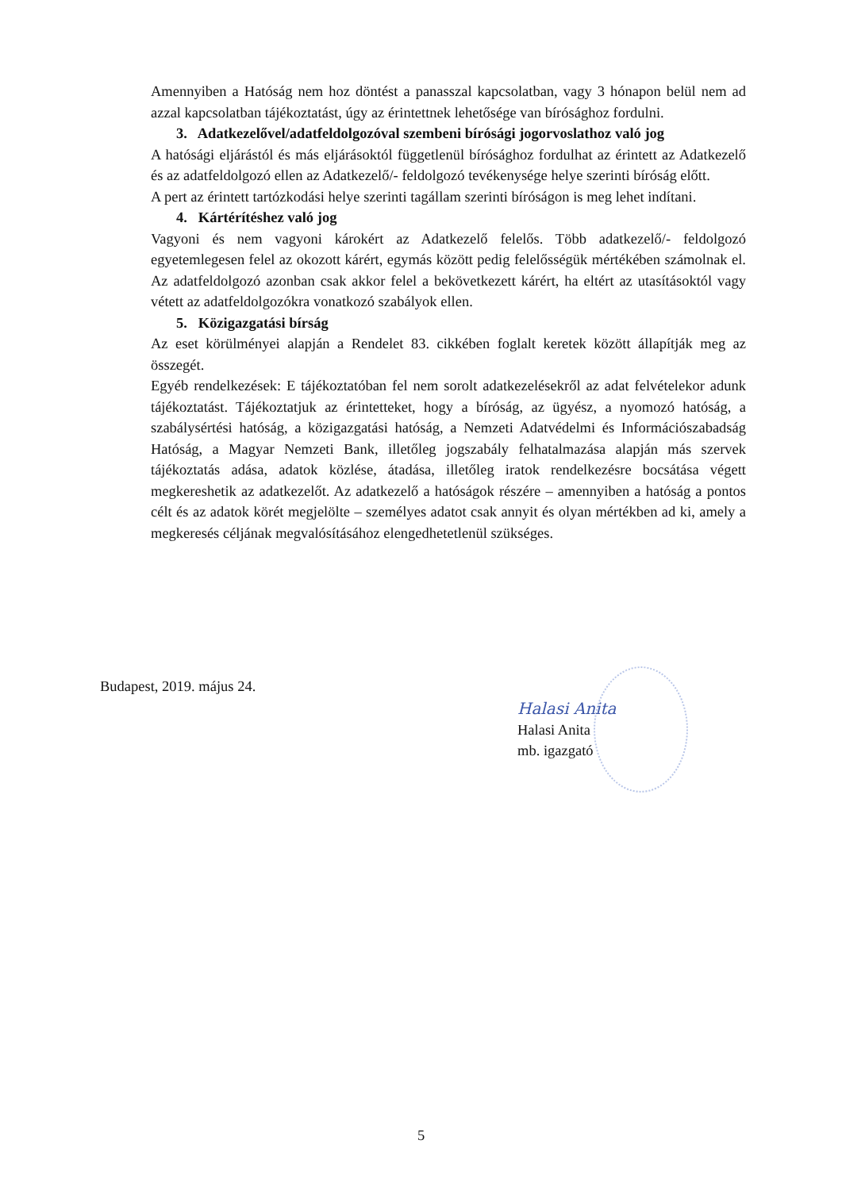Amennyiben a Hatóság nem hoz döntést a panasszal kapcsolatban, vagy 3 hónapon belül nem ad azzal kapcsolatban tájékoztatást, úgy az érintettnek lehetősége van bírósághoz fordulni.
3. Adatkezelővel/adatfeldolgozóval szembeni bírósági jogorvoslathoz való jog
A hatósági eljárástól és más eljárásoktól függetlenül bírósághoz fordulhat az érintett az Adatkezelő és az adatfeldolgozó ellen az Adatkezelő/- feldolgozó tevékenysége helye szerinti bíróság előtt.
A pert az érintett tartózkodási helye szerinti tagállam szerinti bíróságon is meg lehet indítani.
4. Kártérítéshez való jog
Vagyoni és nem vagyoni károkért az Adatkezelő felelős. Több adatkezelő/- feldolgozó egyetemlegesen felel az okozott kárért, egymás között pedig felelősségük mértékében számolnak el. Az adatfeldolgozó azonban csak akkor felel a bekövetkezett kárért, ha eltért az utasításoktól vagy vétett az adatfeldolgozókra vonatkozó szabályok ellen.
5. Közigazgatási bírság
Az eset körülményei alapján a Rendelet 83. cikkében foglalt keretek között állapítják meg az összegét.
Egyéb rendelkezések: E tájékoztatóban fel nem sorolt adatkezelésekről az adat felvételekor adunk tájékoztatást. Tájékoztatjuk az érintetteket, hogy a bíróság, az ügyész, a nyomozó hatóság, a szabálysértési hatóság, a közigazgatási hatóság, a Nemzeti Adatvédelmi és Információszabadság Hatóság, a Magyar Nemzeti Bank, illetőleg jogszabály felhatalmazása alapján más szervek tájékoztatás adása, adatok közlése, átadása, illetőleg iratok rendelkezésre bocsátása végett megkereshetik az adatkezelőt. Az adatkezelő a hatóságok részére – amennyiben a hatóság a pontos célt és az adatok körét megjelölte – személyes adatot csak annyit és olyan mértékben ad ki, amely a megkeresés céljának megvalósításához elengedhetetlenül szükséges.
Budapest, 2019. május 24.
Halasi Anita
Halasi Anita
mb. igazgató
5